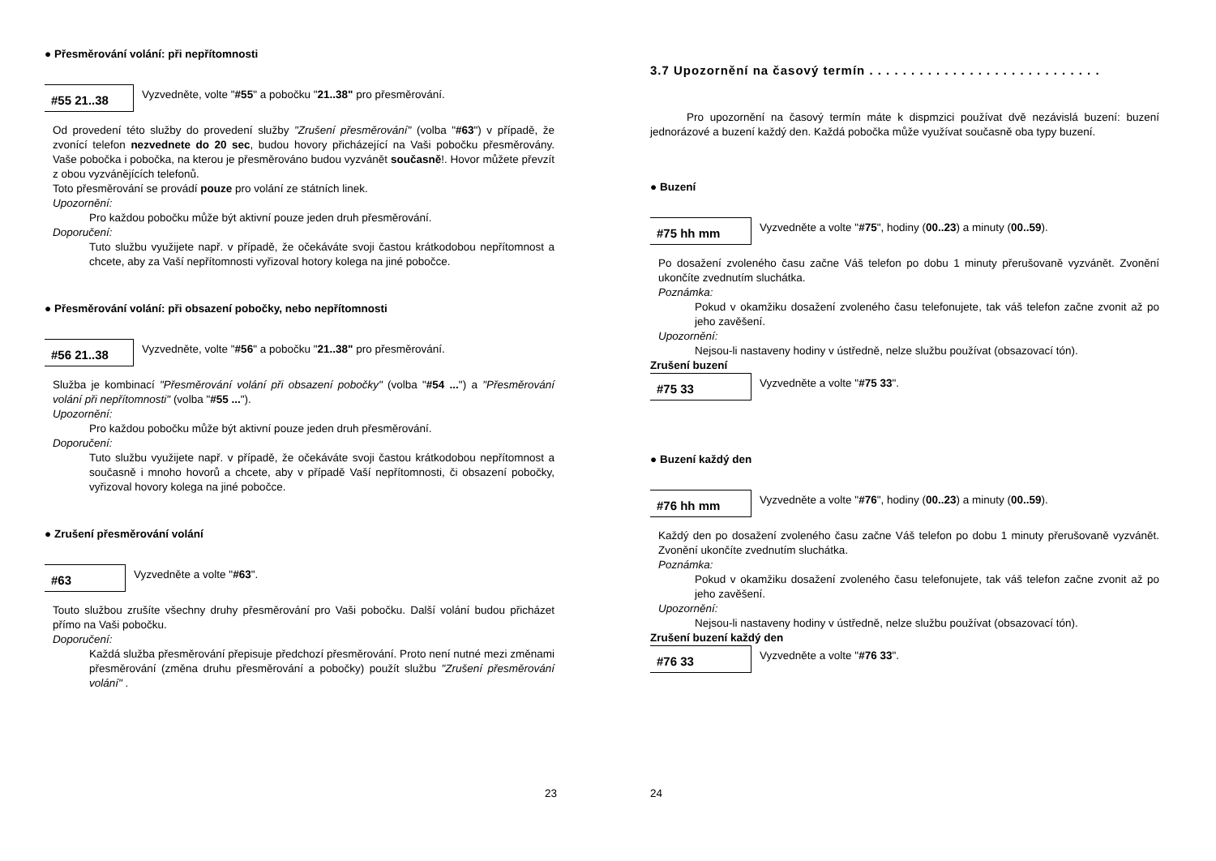● Přesměrování volání: při nepřítomnosti
#55 21..38
Vyzvedněte, volte "#55" a pobočku "21..38" pro přesměrování.
Od provedení této služby do provedení služby "Zrušení přesměrování" (volba "#63") v případě, že zvonící telefon nezvednete do 20 sec, budou hovory přicházející na Vaši pobočku přesměrovány. Vaše pobočka i pobočka, na kterou je přesměrováno budou vyzvánět současně!. Hovor můžete převzít z obou vyzvánějících telefonů.
Toto přesměrování se provádí pouze pro volání ze státních linek.
Upozornění:
Pro každou pobočku může být aktivní pouze jeden druh přesměrování.
Doporučení:
Tuto službu využijete např. v případě, že očekáváte svoji častou krátkodobou nepřítomnost a chcete, aby za Vaší nepřítomnosti vyřizoval hotory kolega na jiné pobočce.
● Přesměrování volání: při obsazení pobočky, nebo nepřítomnosti
#56 21..38
Vyzvedněte, volte "#56" a pobočku "21..38" pro přesměrování.
Služba je kombinací "Přesměrování volání při obsazení pobočky" (volba "#54 ...") a "Přesměrování volání při nepřítomnosti" (volba "#55 ...").
Upozornění:
Pro každou pobočku může být aktivní pouze jeden druh přesměrování.
Doporučení:
Tuto službu využijete např. v případě, že očekáváte svoji častou krátkodobou nepřítomnost a současně i mnoho hovorů a chcete, aby v případě Vaší nepřítomnosti, či obsazení pobočky, vyřizoval hovory kolega na jiné pobočce.
● Zrušení přesměrování volání
#63
Vyzvedněte a volte "#63".
Touto službou zrušíte všechny druhy přesměrování pro Vaši pobočku. Další volání budou přicházet přímo na Vaši pobočku.
Doporučení:
Každá služba přesměrování přepisuje předchozí přesměrování. Proto není nutné mezi změnami přesměrování (změna druhu přesměrování a pobočky) použít službu "Zrušení přesměrování volání" .
23
3.7 Upozornění na časový termín . . . . . . . . . . . . . . . . . . . . . . . . . . . .
Pro upozornění na časový termín máte k dispmzici používat dvě nezávislá buzení: buzení jednorázové a buzení každý den. Každá pobočka může využívat současně oba typy buzení.
● Buzení
#75 hh mm
Vyzvedněte a volte "#75", hodiny (00..23) a minuty (00..59).
Po dosažení zvoleného času začne Váš telefon po dobu 1 minuty přerušovaně vyzvánět. Zvonění ukončíte zvednutím sluchátka.
Poznámka:
Pokud v okamžiku dosažení zvoleného času telefonujete, tak váš telefon začne zvonit až po jeho zavěšení.
Upozornění:
Nejsou-li nastaveny hodiny v ústředně, nelze službu používat (obsazovací tón).
Zrušení buzení
#75 33
Vyzvedněte a volte "#75 33".
● Buzení každý den
#76 hh mm
Vyzvedněte a volte "#76", hodiny (00..23) a minuty (00..59).
Každý den po dosažení zvoleného času začne Váš telefon po dobu 1 minuty přerušovaně vyzvánět. Zvonění ukončíte zvednutím sluchátka.
Poznámka:
Pokud v okamžiku dosažení zvoleného času telefonujete, tak váš telefon začne zvonit až po jeho zavěšení.
Upozornění:
Nejsou-li nastaveny hodiny v ústředně, nelze službu používat (obsazovací tón).
Zrušení buzení každý den
#76 33
Vyzvedněte a volte "#76 33".
24